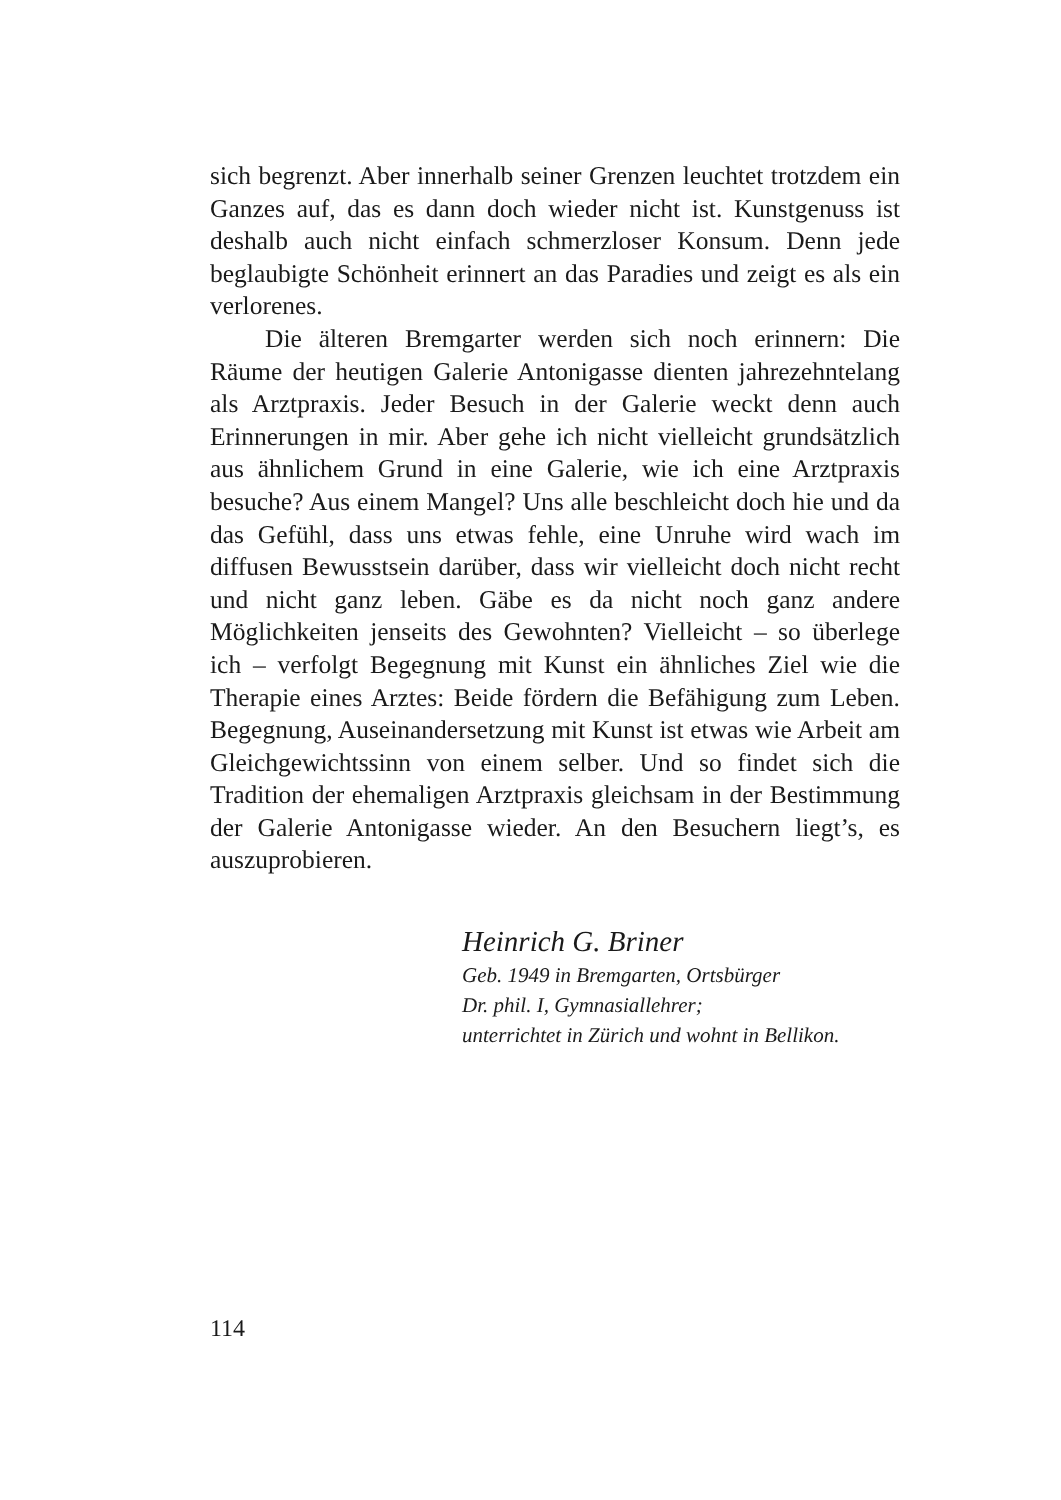sich begrenzt. Aber innerhalb seiner Grenzen leuchtet trotzdem ein Ganzes auf, das es dann doch wieder nicht ist. Kunstgenuss ist deshalb auch nicht einfach schmerzloser Konsum. Denn jede beglaubigte Schönheit erinnert an das Paradies und zeigt es als ein verlorenes.
Die älteren Bremgarter werden sich noch erinnern: Die Räume der heutigen Galerie Antonigasse dienten jahrezehntelang als Arztpraxis. Jeder Besuch in der Galerie weckt denn auch Erinnerungen in mir. Aber gehe ich nicht vielleicht grundsätzlich aus ähnlichem Grund in eine Galerie, wie ich eine Arztpraxis besuche? Aus einem Mangel? Uns alle beschleicht doch hie und da das Gefühl, dass uns etwas fehle, eine Unruhe wird wach im diffusen Bewusstsein darüber, dass wir vielleicht doch nicht recht und nicht ganz leben. Gäbe es da nicht noch ganz andere Möglichkeiten jenseits des Gewohnten? Vielleicht – so überlege ich – verfolgt Begegnung mit Kunst ein ähnliches Ziel wie die Therapie eines Arztes: Beide fördern die Befähigung zum Leben. Begegnung, Auseinandersetzung mit Kunst ist etwas wie Arbeit am Gleichgewichtssinn von einem selber. Und so findet sich die Tradition der ehemaligen Arztpraxis gleichsam in der Bestimmung der Galerie Antonigasse wieder. An den Besuchern liegt’s, es auszuprobieren.
Heinrich G. Briner
Geb. 1949 in Bremgarten, Ortsbürger
Dr. phil. I, Gymnasiallehrer;
unterrichtet in Zürich und wohnt in Bellikon.
114